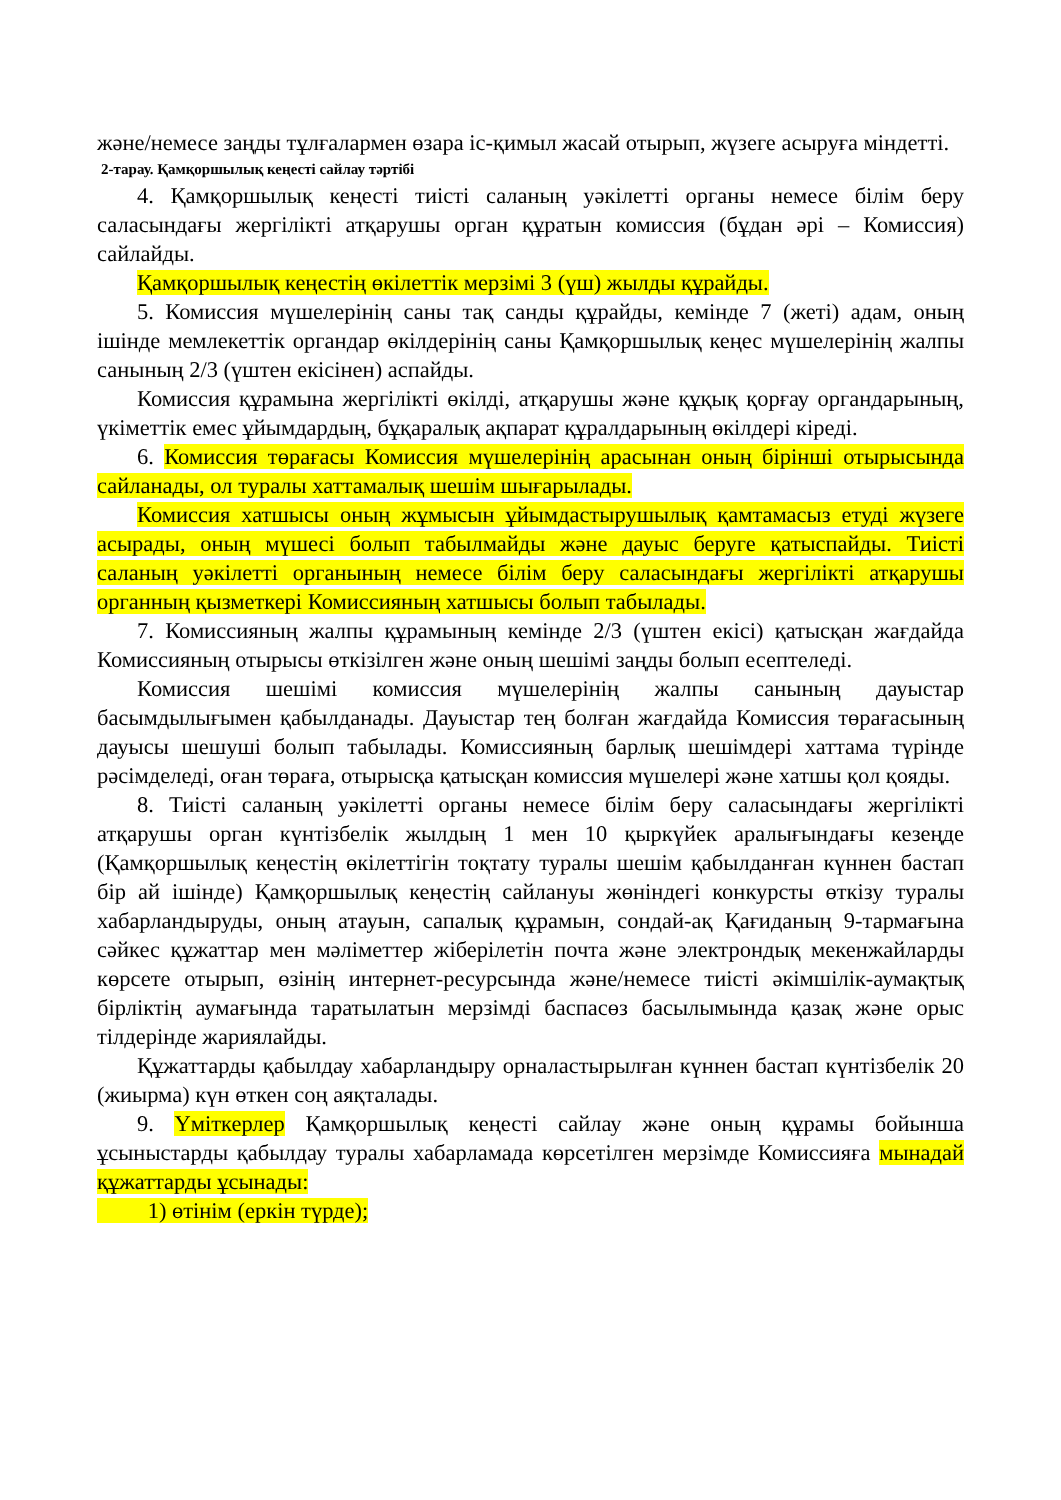және/немесе заңды тұлғалармен өзара іс-қимыл жасай отырып, жүзеге асыруға міндетті.
2-тарау. Қамқоршылық кеңесті сайлау тәртібі
4. Қамқоршылық кеңесті тиісті саланың уәкілетті органы немесе білім беру саласындағы жергілікті атқарушы орган құратын комиссия (бұдан әрі – Комиссия) сайлайды.
Қамқоршылық кеңестің өкілеттік мерзімі 3 (үш) жылды құрайды.
5. Комиссия мүшелерінің саны тақ санды құрайды, кемінде 7 (жеті) адам, оның ішінде мемлекеттік органдар өкілдерінің саны Қамқоршылық кеңес мүшелерінің жалпы санының 2/3 (үштен екісінен) аспайды.
Комиссия құрамына жергілікті өкілді, атқарушы және құқық қорғау органдарының, үкіметтік емес ұйымдардың, бұқаралық ақпарат құралдарының өкілдері кіреді.
6. Комиссия төрағасы Комиссия мүшелерінің арасынан оның бірінші отырысында сайланады, ол туралы хаттамалық шешім шығарылады.
Комиссия хатшысы оның жұмысын ұйымдастырушылық қамтамасыз етуді жүзеге асырады, оның мүшесі болып табылмайды және дауыс беруге қатыспайды. Тиісті саланың уәкілетті органының немесе білім беру саласындағы жергілікті атқарушы органның қызметкері Комиссияның хатшысы болып табылады.
7. Комиссияның жалпы құрамының кемінде 2/3 (үштен екісі) қатысқан жағдайда Комиссияның отырысы өткізілген және оның шешімі заңды болып есептеледі.
Комиссия шешімі комиссия мүшелерінің жалпы санының дауыстар басымдылығымен қабылданады. Дауыстар тең болған жағдайда Комиссия төрағасының дауысы шешуші болып табылады. Комиссияның барлық шешімдері хаттама түрінде рәсімделеді, оған төраға, отырысқа қатысқан комиссия мүшелері және хатшы қол қояды.
8. Тиісті саланың уәкілетті органы немесе білім беру саласындағы жергілікті атқарушы орган күнтізбелік жылдың 1 мен 10 қыркүйек аралығындағы кезеңде (Қамқоршылық кеңестің өкілеттігін тоқтату туралы шешім қабылданған күннен бастап бір ай ішінде) Қамқоршылық кеңестің сайлануы жөніндегі конкурсты өткізу туралы хабарландыруды, оның атауын, сапалық құрамын, сондай-ақ Қағиданың 9-тармағына сәйкес құжаттар мен мәліметтер жіберілетін почта және электрондық мекенжайларды көрсете отырып, өзінің интернет-ресурсында және/немесе тиісті әкімшілік-аумақтық бірліктің аумағында таратылатын мерзімді баспасөз басылымында қазақ және орыс тілдерінде жариялайды.
Құжаттарды қабылдау хабарландыру орналастырылған күннен бастап күнтізбелік 20 (жиырма) күн өткен соң аяқталады.
9. Үміткерлер Қамқоршылық кеңесті сайлау және оның құрамы бойынша ұсыныстарды қабылдау туралы хабарламада көрсетілген мерзімде Комиссияға мынадай құжаттарды ұсынады:
1) өтінім (еркін түрде);